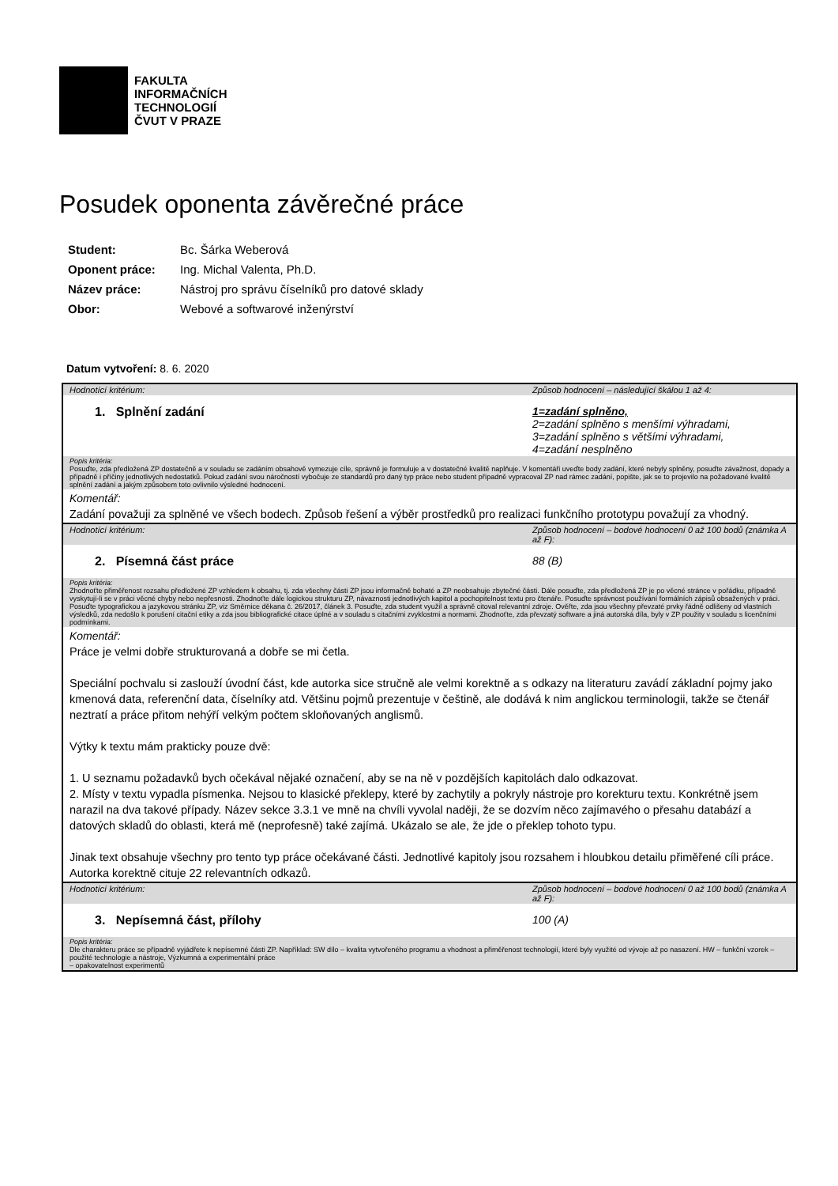FAKULTA
INFORMAČNÍCH
TECHNOLOGIÍ
ČVUT V PRAZE
Posudek oponenta závěrečné práce
| Student: | Bc. Šárka Weberová |
| Oponent práce: | Ing. Michal Valenta, Ph.D. |
| Název práce: | Nástroj pro správu číselníků pro datové sklady |
| Obor: | Webové a softwarové inženýrství |
Datum vytvoření: 8. 6. 2020
| Hodnotící kritérium: | Způsob hodnocení – následující škálou 1 až 4: |
| 1. Splnění zadání | 1=zadání splněno, 2=zadání splněno s menšími výhradami, 3=zadání splněno s většími výhradami, 4=zadání nesplněno |
| Popis kritéria: Posuďte, zda předložená ZP dostatečně a v souladu se zadáním obsahově vymezuje cíle, správně je formuluje a v dostatečné kvalitě naplňuje. V komentáři uveďte body zadání, které nebyly splněny, posuďte závažnost, dopady a případně i příčiny jednotlivých nedostatků. Pokud zadání svou náročností vybočuje ze standardů pro daný typ práce nebo student případně vypracoval ZP nad rámec zadání, popište, jak se to projevilo na požadované kvalitě splnění zadání a jakým způsobem toto ovlivnilo výsledné hodnocení. | |
| Komentář: Zadání považuji za splněné ve všech bodech. Způsob řešení a výběr prostředků pro realizaci funkčního prototypu považují za vhodný. | |
| Hodnotící kritérium: | Způsob hodnocení – bodové hodnocení 0 až 100 bodů (známka A až F): |
| 2. Písemná část práce | 88 (B) |
| Popis kritéria: Zhodnoťte přiměřenost rozsahu předložené ZP vzhledem k obsahu, tj. zda všechny části ZP jsou informačně bohaté a ZP neobsahuje zbytečné části. Dále posuďte, zda předložená ZP je po věcné stránce v pořádku, případně vyskytují-li se v práci věcné chyby nebo nepřesnosti. Zhodnoťte dále logickou strukturu ZP, návaznosti jednotlivých kapitol a pochopitelnost textu pro čtenáře. Posuďte správnost používání formálních zápisů obsažených v práci. Posuďte typografickou a jazykovou stránku ZP, viz Směrnice děkana č. 26/2017, článek 3. Posuďte, zda student využil a správně citoval relevantní zdroje. Ověřte, zda jsou všechny převzaté prvky řádně odlišeny od vlastních výsledků, zda nedošlo k porušení citační etiky a zda jsou bibliografické citace úplné a v souladu s citačními zvyklostmi a normami. Zhodnoťte, zda převzatý software a jiná autorská díla, byly v ZP použity v souladu s licenčními podmínkami. | |
| Komentář: Práce je velmi dobře strukturovaná a dobře se mi četla. Speciální pochvalu si zaslouží úvodní část, kde autorka sice stručně ale velmi korektně a s odkazy na literaturu zavádí základní pojmy jako kmenová data, referenční data, číselníky atd. Většinu pojmů prezentuje v češtině, ale dodává k nim anglickou terminologii, takže se čtenář neztratí a práce přitom nehýří velkým počtem skloňovaných anglismů. Výtky k textu mám prakticky pouze dvě: 1. U seznamu požadavků bych očekával nějaké označení, aby se na ně v pozdějších kapitolách dalo odkazovat. 2. Místy v textu vypadla písmenka. Nejsou to klasické překlepy, které by zachytily a pokryly nástroje pro korekturu textu. Konkrétně jsem narazil na dva takové případy. Název sekce 3.3.1 ve mně na chvíli vyvolal naději, že se dozvím něco zajímavého o přesahu databází a datových skladů do oblasti, která mě (neprofesně) také zajímá. Ukázalo se ale, že jde o překlep tohoto typu. Jinak text obsahuje všechny pro tento typ práce očekávané části. Jednotlivé kapitoly jsou rozsahem i hloubkou detailu přiměřené cíli práce. Autorka korektně cituje 22 relevantních odkazů. | |
| Hodnotící kritérium: | Způsob hodnocení – bodové hodnocení 0 až 100 bodů (známka A až F): |
| 3. Nepísemná část, přílohy | 100 (A) |
| Popis kritéria: Dle charakteru práce se případně vyjádřete k nepísemné části ZP. Například: SW dílo – kvalita vytvořeného programu a vhodnost a přiměřenost technologií, které byly využité od vývoje až po nasazení. HW – funkční vzorek – použité technologie a nástroje, Výzkumná a experimentální práce – opakovatelnost experimentů | |